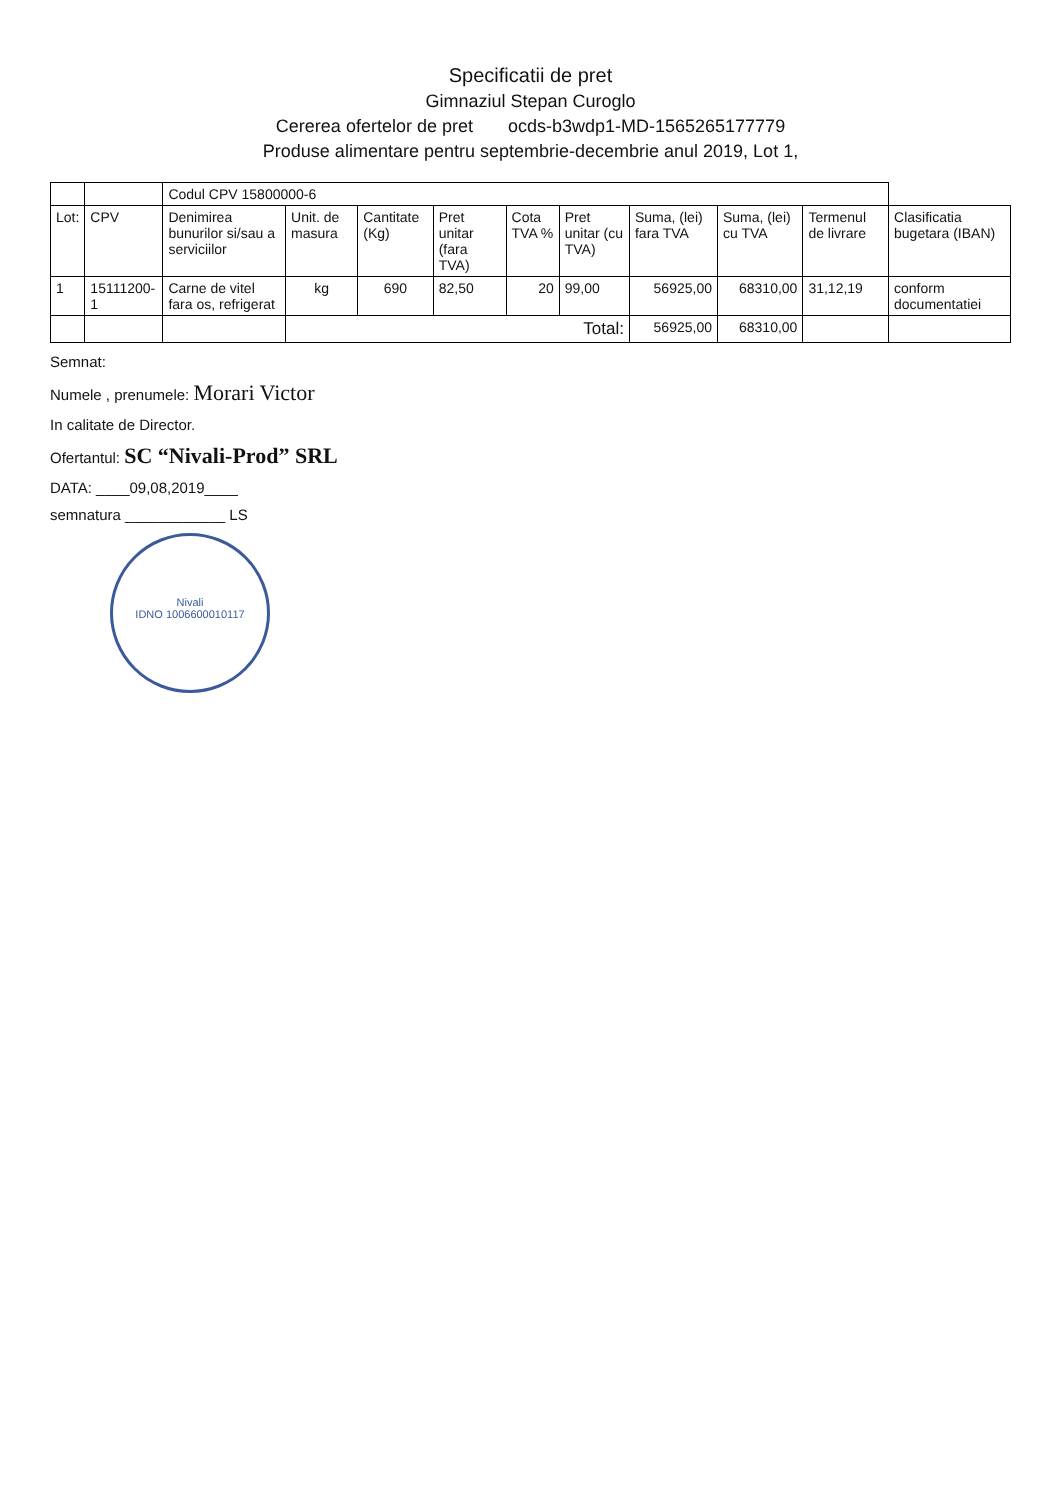Specificatii de pret
Gimnaziul Stepan Curoglo
Cererea ofertelor de pret ocds-b3wdp1-MD-1565265177779
Produse alimentare pentru septembrie-decembrie anul 2019, Lot 1,
| | | Codul CPV 15800000-6 | | | | | | | | | |
| --- | --- | --- | --- | --- | --- | --- | --- | --- | --- | --- | --- |
| Lot: | CPV | Denimirea bunurilor si/sau a serviciilor | Unit. de masura | Cantitate (Kg) | Pret unitar (fara TVA) | Cota TVA % | Pret unitar (cu TVA) | Suma, (lei) fara TVA | Suma, (lei) cu TVA | Termenul de livrare | Clasificatia bugetara (IBAN) |
| 1 | 15111200-1 | Carne de vitel fara os, refrigerat | kg | 690 | 82,50 | 20 | 99,00 | 56925,00 | 68310,00 | 31,12,19 | conform documentatiei |
| | | | Total: | | | | | 56925,00 | 68310,00 | | |
Semnat:
Numele , prenumele: Morari Victor
In calitate de Director.
Ofertantul: SC “Nivali-Prod” SRL
DATA: ____09,08,2019____
semnatura ____________ LS
Nivali
IDNO 1006600010117